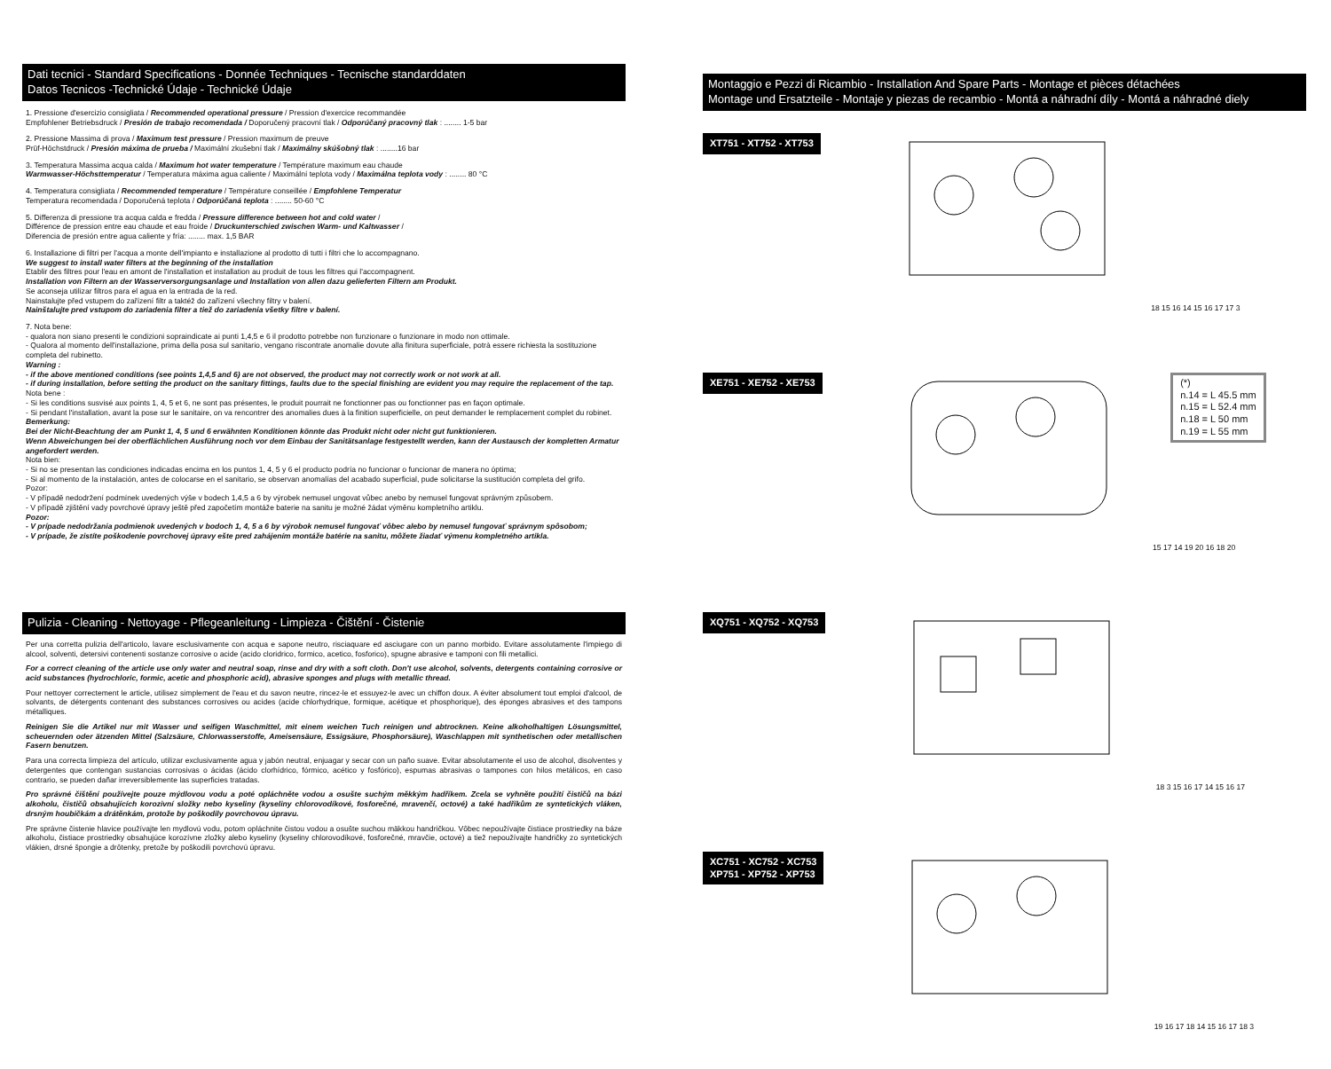Dati tecnici - Standard Specifications - Donnée Techniques - Tecnische standarddaten
Datos Tecnicos -Technické Údaje - Technické Údaje
1. Pressione d'esercizio consigliata / Recommended operational pressure / Pression d'exercice recommandée
Empfohlener Betriebsdruck / Presión de trabajo recomendada / Doporučený pracovní tlak / Odporúčaný pracovný tlak : ........ 1-5 bar
2. Pressione Massima di prova / Maximum test pressure / Pression maximum de preuve
Prüf-Höchstdruck / Presión máxima de prueba / Maximální zkušební tlak / Maximálny skúšobný tlak : ........16 bar
3. Temperatura Massima acqua calda / Maximum hot water temperature / Température maximum eau chaude
Warmwasser-Höchsttemperatur / Temperatura máxima agua caliente / Maximální teplota vody / Maximálna teplota vody : ........ 80 °C
4. Temperatura consigliata / Recommended temperature / Température conseillée / Empfohlene Temperatur
Temperatura recomendada / Doporučená teplota / Odporúčaná teplota : ........ 50-60 °C
5. Differenza di pressione tra acqua calda e fredda / Pressure difference between hot and cold water /
Différence de pression entre eau chaude et eau froide / Druckunterschied zwischen Warm- und Kaltwasser /
Diferencia de presión entre agua caliente y fría: ........ max. 1,5 BAR
6. Installazione di filtri per l'acqua a monte dell'impianto e installazione al prodotto di tutti i filtri che lo accompagnano.
We suggest to install water filters at the beginning of the installation
Etablir des filtres pour l'eau en amont de l'installation et installation au produit de tous les filtres qui l'accompagnent.
Installation von Filtern an der Wasserversorgungsanlage und Installation von allen dazu gelieferten Filtern am Produkt.
Se aconseja utilizar filtros para el agua en la entrada de la red.
Nainstalujte před vstupem do zařízení filtr a taktéž do zařízení všechny filtry v balení.
Nainštalujte pred vstupom do zariadenia filter a tiež do zariadenia všetky filtre v balení.
7. Nota bene:
- qualora non siano presenti le condizioni sopraindicate ai punti 1,4,5 e 6 il prodotto potrebbe non funzionare o funzionare in modo non ottimale.
- Qualora al momento dell'installazione, prima della posa sul sanitario, vengano riscontrate anomalie dovute alla finitura superficiale, potrà essere richiesta la sostituzione completa del rubinetto.
Warning :
- if the above mentioned conditions (see points 1,4,5 and 6) are not observed, the product may not correctly work or not work at all.
- if during installation, before setting the product on the sanitary fittings, faults due to the special finishing are evident you may require the replacement of the tap.
Nota bene :
- Si les conditions susvisé aux points 1, 4, 5 et 6, ne sont pas présentes, le produit pourrait ne fonctionner pas ou fonctionner pas en façon optimale.
- Si pendant l'installation, avant la pose sur le sanitaire, on va rencontrer des anomalies dues à la finition superficielle, on peut demander le remplacement complet du robinet.
Bemerkung:
Bei der Nicht-Beachtung der am Punkt 1, 4, 5 und 6 erwähnten Konditionen könnte das Produkt nicht oder nicht gut funktionieren.
Wenn Abweichungen bei der oberflächlichen Ausführung noch vor dem Einbau der Sanitätsanlage festgestellt werden, kann der Austausch der kompletten Armatur angefordert werden.
Nota bien:
- Si no se presentan las condiciones indicadas encima en los puntos 1, 4, 5 y 6 el producto podría no funcionar o funcionar de manera no óptima;
- Si al momento de la instalación, antes de colocarse en el sanitario, se observan anomalías del acabado superficial, pude solicitarse la sustitución completa del grifo.
Pozor:
- V případě nedodržení podmínek uvedených výše v bodech 1,4,5 a 6 by výrobek nemusel ungovat vůbec anebo by nemusel fungovat správným způsobem.
- V případě zjištění vady povrchové úpravy ještě před započetím montáže baterie na sanitu je možné žádat výměnu kompletního artiklu.
Pozor:
- V prípade nedodržania podmienok uvedených v bodoch 1, 4, 5 a 6 by výrobok nemusel fungovať vôbec alebo by nemusel fungovať správnym spôsobom;
- V prípade, že zistíte poškodenie povrchovej úpravy ešte pred zahájením montáže batérie na sanitu, môžete žiadať výmenu kompletného artikla.
Pulizia - Cleaning - Nettoyage - Pflegeanleitung - Limpieza - Čištění - Čistenie
Per una corretta pulizia dell'articolo, lavare esclusivamente con acqua e sapone neutro, risciaquare ed asciugare con un panno morbido. Evitare assolutamente l'impiego di alcool, solventi, detersivi contenenti sostanze corrosive o acide (acido cloridrico, formico, acetico, fosforico), spugne abrasive e tamponi con fili metallici.
For a correct cleaning of the article use only water and neutral soap, rinse and dry with a soft cloth. Don't use alcohol, solvents, detergents containing corrosive or acid substances (hydrochloric, formic, acetic and phosphoric acid), abrasive sponges and plugs with metallic thread.
Pour nettoyer correctement le article, utilisez simplement de l'eau et du savon neutre, rincez-le et essuyez-le avec un chiffon doux. A éviter absolument tout emploi d'alcool, de solvants, de détergents contenant des substances corrosives ou acides (acide chlorhydrique, formique, acétique et phosphorique), des éponges abrasives et des tampons métalliques.
Reinigen Sie die Artikel nur mit Wasser und seifigen Waschmittel, mit einem weichen Tuch reinigen und abtrocknen. Keine alkoholhaltigen Lösungsmittel, scheuernden oder ätzenden Mittel (Salzsäure, Chlorwasserstoffe, Ameisensäure, Essigsäure, Phosphorsäure), Waschlappen mit synthetischen oder metallischen Fasern benutzen.
Para una correcta limpieza del artículo, utilizar exclusivamente agua y jabón neutral, enjuagar y secar con un paño suave. Evitar absolutamente el uso de alcohol, disolventes y detergentes que contengan sustancias corrosivas o ácidas (ácido clorhídrico, fórmico, acético y fosfórico), espumas abrasivas o tampones con hilos metálicos, en caso contrario, se pueden dañar irreversiblemente las superficies tratadas.
Pro správné čištění používejte pouze mýdlovou vodu a poté opláchněte vodou a osušte suchým měkkým hadříkem. Zcela se vyhněte použití čističů na bázi alkoholu, čističů obsahujících korozivní složky nebo kyseliny (kyseliny chlorovodíkové, fosforečné, mravenčí, octové) a také hadříkům ze syntetických vláken, drsným houbičkám a drátěnkám, protože by poškodily povrchovou úpravu.
Pre správne čistenie hlavice používajte len mydlovú vodu, potom opláchnite čistou vodou a osušte suchou mäkkou handričkou. Vôbec nepoužívajte čistiace prostriedky na báze alkoholu, čistiace prostriedky obsahujúce korozívne zložky alebo kyseliny (kyseliny chlorovodíkové, fosforečné, mravčie, octové) a tiež nepoužívajte handričky zo syntetických vlákien, drsné špongie a drôtenky, pretože by poškodili povrchovú úpravu.
Montaggio e Pezzi di Ricambio - Installation And Spare Parts - Montage et pièces détachées
Montage und Ersatzteile - Montaje y piezas de recambio - Montá a náhradní díly - Montá a náhradné diely
XT751 - XT752 - XT753
18 15 16 14 15 16 17 17 3
XE751 - XE752 - XE753
15 17 14 19 20 16 18 20
(*)
n.14 = L 45.5 mm
n.15 = L 52.4 mm
n.18 = L 50 mm
n.19 = L 55 mm
XQ751 - XQ752 - XQ753
18 3 15 16 17 14 15 16 17
XC751 - XC752 - XC753
XP751 - XP752 - XP753
19 16 17 18 14 15 16 17 18 3